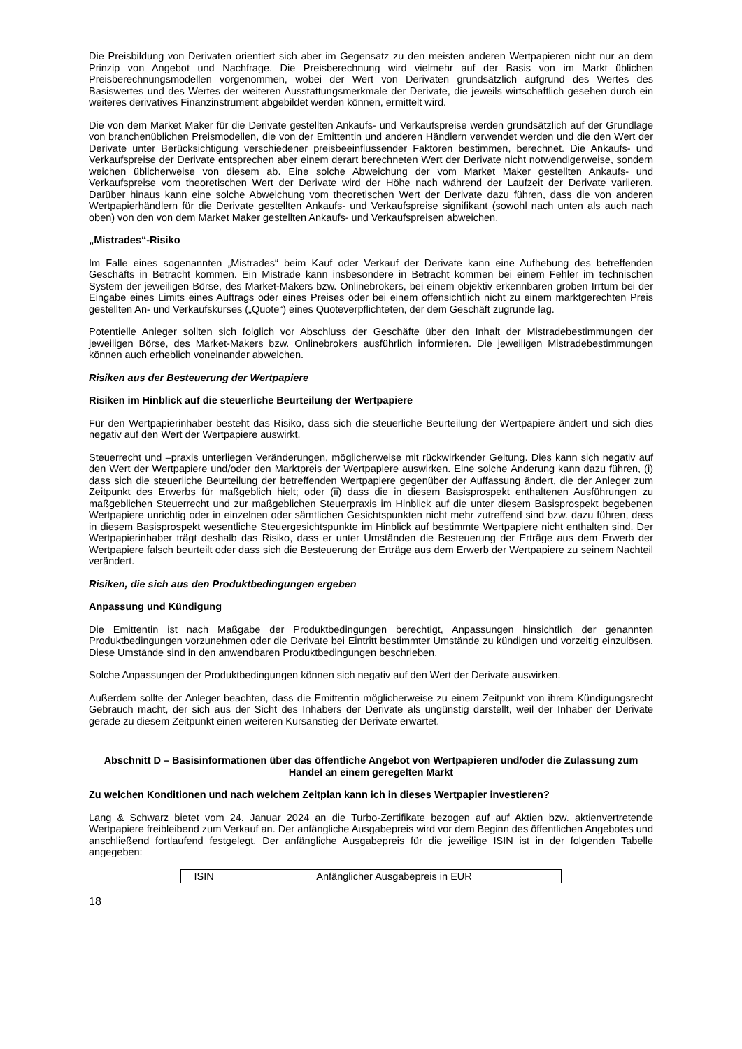Die Preisbildung von Derivaten orientiert sich aber im Gegensatz zu den meisten anderen Wertpapieren nicht nur an dem Prinzip von Angebot und Nachfrage. Die Preisberechnung wird vielmehr auf der Basis von im Markt üblichen Preisberechnungsmodellen vorgenommen, wobei der Wert von Derivaten grundsätzlich aufgrund des Wertes des Basiswertes und des Wertes der weiteren Ausstattungsmerkmale der Derivate, die jeweils wirtschaftlich gesehen durch ein weiteres derivatives Finanzinstrument abgebildet werden können, ermittelt wird.
Die von dem Market Maker für die Derivate gestellten Ankaufs- und Verkaufspreise werden grundsätzlich auf der Grundlage von branchenüblichen Preismodellen, die von der Emittentin und anderen Händlern verwendet werden und die den Wert der Derivate unter Berücksichtigung verschiedener preisbeeinflussender Faktoren bestimmen, berechnet. Die Ankaufs- und Verkaufspreise der Derivate entsprechen aber einem derart berechneten Wert der Derivate nicht notwendigerweise, sondern weichen üblicherweise von diesem ab. Eine solche Abweichung der vom Market Maker gestellten Ankaufs- und Verkaufspreise vom theoretischen Wert der Derivate wird der Höhe nach während der Laufzeit der Derivate variieren. Darüber hinaus kann eine solche Abweichung vom theoretischen Wert der Derivate dazu führen, dass die von anderen Wertpapierhändlern für die Derivate gestellten Ankaufs- und Verkaufspreise signifikant (sowohl nach unten als auch nach oben) von den von dem Market Maker gestellten Ankaufs- und Verkaufspreisen abweichen.
„Mistrades“-Risiko
Im Falle eines sogenannten „Mistrades“ beim Kauf oder Verkauf der Derivate kann eine Aufhebung des betreffenden Geschäfts in Betracht kommen. Ein Mistrade kann insbesondere in Betracht kommen bei einem Fehler im technischen System der jeweiligen Börse, des Market-Makers bzw. Onlinebrokers, bei einem objektiv erkennbaren groben Irrtum bei der Eingabe eines Limits eines Auftrags oder eines Preises oder bei einem offensichtlich nicht zu einem marktgerechten Preis gestellten An- und Verkaufskurses („Quote“) eines Quoteverpflichteten, der dem Geschäft zugrunde lag.
Potentielle Anleger sollten sich folglich vor Abschluss der Geschäfte über den Inhalt der Mistradebestimmungen der jeweiligen Börse, des Market-Makers bzw. Onlinebrokers ausführlich informieren. Die jeweiligen Mistradebestimmungen können auch erheblich voneinander abweichen.
Risiken aus der Besteuerung der Wertpapiere
Risiken im Hinblick auf die steuerliche Beurteilung der Wertpapiere
Für den Wertpapierinhaber besteht das Risiko, dass sich die steuerliche Beurteilung der Wertpapiere ändert und sich dies negativ auf den Wert der Wertpapiere auswirkt.
Steuerrecht und –praxis unterliegen Veränderungen, möglicherweise mit rückwirkender Geltung. Dies kann sich negativ auf den Wert der Wertpapiere und/oder den Marktpreis der Wertpapiere auswirken. Eine solche Änderung kann dazu führen, (i) dass sich die steuerliche Beurteilung der betreffenden Wertpapiere gegenüber der Auffassung ändert, die der Anleger zum Zeitpunkt des Erwerbs für maßgeblich hielt; oder (ii) dass die in diesem Basisprospekt enthaltenen Ausführungen zu maßgeblichen Steuerrecht und zur maßgeblichen Steuerpraxis im Hinblick auf die unter diesem Basisprospekt begebenen Wertpapiere unrichtig oder in einzelnen oder sämtlichen Gesichtspunkten nicht mehr zutreffend sind bzw. dazu führen, dass in diesem Basisprospekt wesentliche Steuergesichtspunkte im Hinblick auf bestimmte Wertpapiere nicht enthalten sind. Der Wertpapierinhaber trägt deshalb das Risiko, dass er unter Umständen die Besteuerung der Erträge aus dem Erwerb der Wertpapiere falsch beurteilt oder dass sich die Besteuerung der Erträge aus dem Erwerb der Wertpapiere zu seinem Nachteil verändert.
Risiken, die sich aus den Produktbedingungen ergeben
Anpassung und Kündigung
Die Emittentin ist nach Maßgabe der Produktbedingungen berechtigt, Anpassungen hinsichtlich der genannten Produktbedingungen vorzunehmen oder die Derivate bei Eintritt bestimmter Umstände zu kündigen und vorzeitig einzulösen. Diese Umstände sind in den anwendbaren Produktbedingungen beschrieben.
Solche Anpassungen der Produktbedingungen können sich negativ auf den Wert der Derivate auswirken.
Außerdem sollte der Anleger beachten, dass die Emittentin möglicherweise zu einem Zeitpunkt von ihrem Kündigungsrecht Gebrauch macht, der sich aus der Sicht des Inhabers der Derivate als ungünstig darstellt, weil der Inhaber der Derivate gerade zu diesem Zeitpunkt einen weiteren Kursanstieg der Derivate erwartet.
Abschnitt D – Basisinformationen über das öffentliche Angebot von Wertpapieren und/oder die Zulassung zum Handel an einem geregelten Markt
Zu welchen Konditionen und nach welchem Zeitplan kann ich in dieses Wertpapier investieren?
Lang & Schwarz bietet vom 24. Januar 2024 an die Turbo-Zertifikate bezogen auf auf Aktien bzw. aktienvertretende Wertpapiere freibleibend zum Verkauf an. Der anfängliche Ausgabepreis wird vor dem Beginn des öffentlichen Angebotes und anschließend fortlaufend festgelegt. Der anfängliche Ausgabepreis für die jeweilige ISIN ist in der folgenden Tabelle angegeben:
| ISIN | Anfänglicher Ausgabepreis in EUR |
| --- | --- |
18